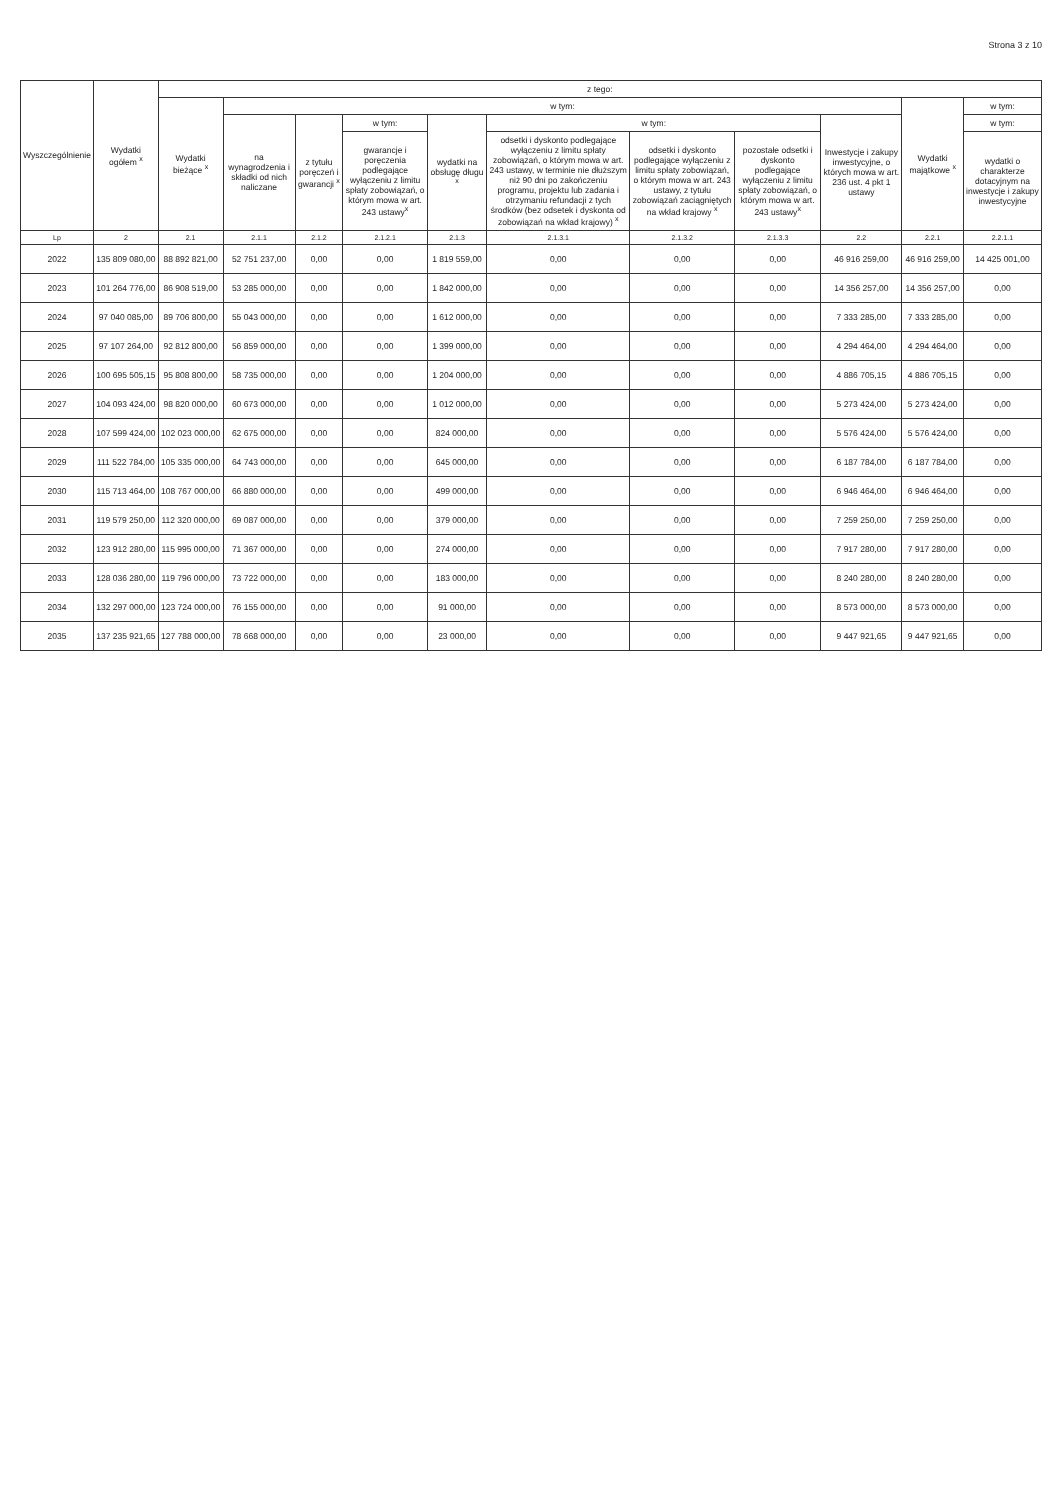Strona 3 z 10
| Wyszczególnienie | Wydatki ogółem <sup>x</sup> | z tego: | | | | | | | | | | |
| --- | --- | --- | --- | --- | --- | --- | --- | --- | --- | --- | --- | --- |
| | | Wydatki bieżące <sup>x</sup> | w tym: | | | | | | | | Wydatki majątkowe <sup>x</sup> | w tym: |
| | | | na wynagrodzenia i składki od nich naliczane | z tytułu poręczeń i gwarancji <sup>x</sup> | w tym: | wydatki na obsługę długu <sup>x</sup> | w tym: | | | Inwestycje i zakupy inwestycyjne, o których mowa w art. 236 ust. 4 pkt 1 ustawy | | w tym: |
| | | | | | gwarancje i poręczenia podlegające wyłączeniu z limitu spłaty zobowiązań, o którym mowa w art. 243 ustawy<sup>x</sup> | | odsetki i dyskonto podlegające wyłączeniu z limitu spłaty zobowiązań, o którym mowa w art. 243 ustawy, w terminie nie dłuższym niż 90 dni po zakończeniu programu, projektu lub zadania i otrzymaniu refundacji z tych środków (bez odsetek i dyskonta od zobowiązań na wkład krajowy) <sup>x</sup> | odsetki i dyskonto podlegające wyłączeniu z limitu spłaty zobowiązań, o którym mowa w art. 243 ustawy, z tytułu zobowiązań zaciągniętych na wkład krajowy <sup>x</sup> | pozostałe odsetki i dyskonto podlegające wyłączeniu z limitu spłaty zobowiązań, o którym mowa w art. 243 ustawy<sup>x</sup> | | | wydatki o charakterze dotacyjnym na inwestycje i zakupy inwestycyjne |
| Lp | 2 | 2.1 | 2.1.1 | 2.1.2 | 2.1.2.1 | 2.1.3 | 2.1.3.1 | 2.1.3.2 | 2.1.3.3 | 2.2 | 2.2.1 | 2.2.1.1 |
| 2022 | 135 809 080,00 | 88 892 821,00 | 52 751 237,00 | 0,00 | 0,00 | 1 819 559,00 | 0,00 | 0,00 | 0,00 | 46 916 259,00 | 46 916 259,00 | 14 425 001,00 |
| 2023 | 101 264 776,00 | 86 908 519,00 | 53 285 000,00 | 0,00 | 0,00 | 1 842 000,00 | 0,00 | 0,00 | 0,00 | 14 356 257,00 | 14 356 257,00 | 0,00 |
| 2024 | 97 040 085,00 | 89 706 800,00 | 55 043 000,00 | 0,00 | 0,00 | 1 612 000,00 | 0,00 | 0,00 | 0,00 | 7 333 285,00 | 7 333 285,00 | 0,00 |
| 2025 | 97 107 264,00 | 92 812 800,00 | 56 859 000,00 | 0,00 | 0,00 | 1 399 000,00 | 0,00 | 0,00 | 0,00 | 4 294 464,00 | 4 294 464,00 | 0,00 |
| 2026 | 100 695 505,15 | 95 808 800,00 | 58 735 000,00 | 0,00 | 0,00 | 1 204 000,00 | 0,00 | 0,00 | 0,00 | 4 886 705,15 | 4 886 705,15 | 0,00 |
| 2027 | 104 093 424,00 | 98 820 000,00 | 60 673 000,00 | 0,00 | 0,00 | 1 012 000,00 | 0,00 | 0,00 | 0,00 | 5 273 424,00 | 5 273 424,00 | 0,00 |
| 2028 | 107 599 424,00 | 102 023 000,00 | 62 675 000,00 | 0,00 | 0,00 | 824 000,00 | 0,00 | 0,00 | 0,00 | 5 576 424,00 | 5 576 424,00 | 0,00 |
| 2029 | 111 522 784,00 | 105 335 000,00 | 64 743 000,00 | 0,00 | 0,00 | 645 000,00 | 0,00 | 0,00 | 0,00 | 6 187 784,00 | 6 187 784,00 | 0,00 |
| 2030 | 115 713 464,00 | 108 767 000,00 | 66 880 000,00 | 0,00 | 0,00 | 499 000,00 | 0,00 | 0,00 | 0,00 | 6 946 464,00 | 6 946 464,00 | 0,00 |
| 2031 | 119 579 250,00 | 112 320 000,00 | 69 087 000,00 | 0,00 | 0,00 | 379 000,00 | 0,00 | 0,00 | 0,00 | 7 259 250,00 | 7 259 250,00 | 0,00 |
| 2032 | 123 912 280,00 | 115 995 000,00 | 71 367 000,00 | 0,00 | 0,00 | 274 000,00 | 0,00 | 0,00 | 0,00 | 7 917 280,00 | 7 917 280,00 | 0,00 |
| 2033 | 128 036 280,00 | 119 796 000,00 | 73 722 000,00 | 0,00 | 0,00 | 183 000,00 | 0,00 | 0,00 | 0,00 | 8 240 280,00 | 8 240 280,00 | 0,00 |
| 2034 | 132 297 000,00 | 123 724 000,00 | 76 155 000,00 | 0,00 | 0,00 | 91 000,00 | 0,00 | 0,00 | 0,00 | 8 573 000,00 | 8 573 000,00 | 0,00 |
| 2035 | 137 235 921,65 | 127 788 000,00 | 78 668 000,00 | 0,00 | 0,00 | 23 000,00 | 0,00 | 0,00 | 0,00 | 9 447 921,65 | 9 447 921,65 | 0,00 |